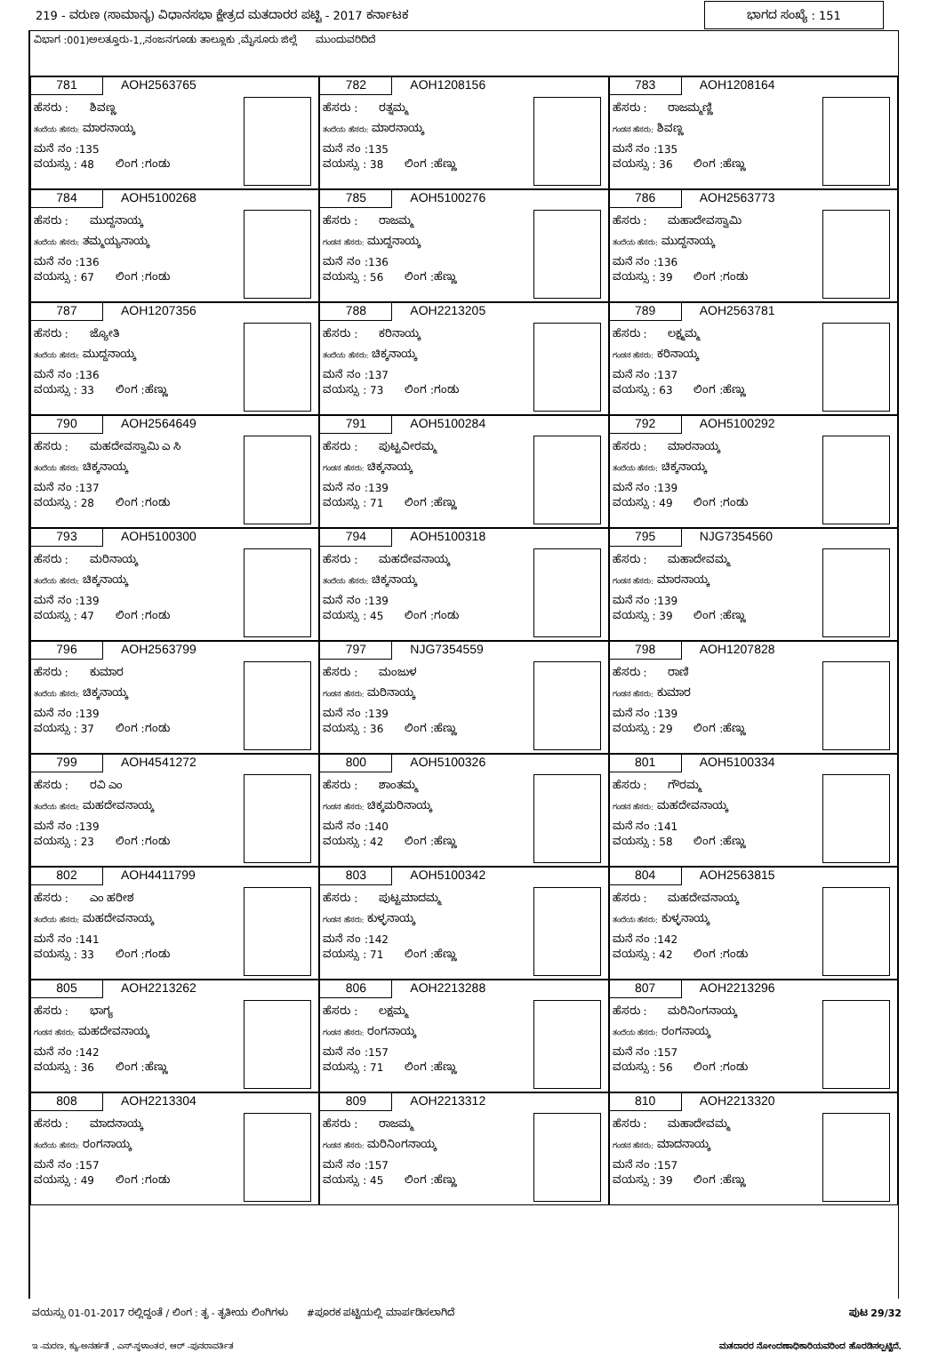219 - ವರುಣ (ಸಾಮಾನ್ಯ) ವಿಧಾನಸಭಾ ಕ್ಷೇತ್ರದ ಮತದಾರರ ಪಟ್ಟಿ - 2017 ಕರ್ನಾಟಕ
ಭಾಗದ ಸಂಖ್ಯೆ : 151
ವಿಭಾಗ :001)ಅಲತ್ತೂರು-1,,ನಂಜನಗೂಡು ತಾಲ್ಲೂಕು ,ಮೈಸೂರು ಜಿಲ್ಲೆ ಮುಂದುವರಿದಿದೆ
781 AOH2563765
ಹೆಸರು : ಶಿವಣ್ಣ
ತಂದೆಯ ಹೆಸರು: ಮಾರನಾಯ್ಕ
ಮನೆ ನಂ :135
ವಯಸ್ಸು : 48 ಲಿಂಗ :ಗಂಡು
782 AOH1208156
ಹೆಸರು : ರತ್ನಮ್ಮ
ತಂದೆಯ ಹೆಸರು: ಮಾರನಾಯ್ಕ
ಮನೆ ನಂ :135
ವಯಸ್ಸು : 38 ಲಿಂಗ :ಹೆಣ್ಣು
783 AOH1208164
ಹೆಸರು : ರಾಜಮ್ಮಣ್ಣಿ
ಗಂಡನ ಹೆಸರು: ಶಿವಣ್ಣ
ಮನೆ ನಂ :135
ವಯಸ್ಸು : 36 ಲಿಂಗ :ಹೆಣ್ಣು
784 AOH5100268
ಹೆಸರು : ಮುದ್ದನಾಯ್ಕ
ತಂದೆಯ ಹೆಸರು: ತಮ್ಮಯ್ಯನಾಯ್ಕ
ಮನೆ ನಂ :136
ವಯಸ್ಸು : 67 ಲಿಂಗ :ಗಂಡು
785 AOH5100276
ಹೆಸರು : ರಾಜಮ್ಮ
ಗಂಡನ ಹೆಸರು: ಮುದ್ದನಾಯ್ಕ
ಮನೆ ನಂ :136
ವಯಸ್ಸು : 56 ಲಿಂಗ :ಹೆಣ್ಣು
786 AOH2563773
ಹೆಸರು : ಮಹಾದೇವಸ್ವಾಮಿ
ತಂದೆಯ ಹೆಸರು: ಮುದ್ದನಾಯ್ಕ
ಮನೆ ನಂ :136
ವಯಸ್ಸು : 39 ಲಿಂಗ :ಗಂಡು
787 AOH1207356
ಹೆಸರು : ಜ್ಯೋತಿ
ತಂದೆಯ ಹೆಸರು: ಮುದ್ದನಾಯ್ಕ
ಮನೆ ನಂ :136
ವಯಸ್ಸು : 33 ಲಿಂಗ :ಹೆಣ್ಣು
788 AOH2213205
ಹೆಸರು : ಕರಿನಾಯ್ಕ
ತಂದೆಯ ಹೆಸರು: ಚಿಕ್ಕನಾಯ್ಕ
ಮನೆ ನಂ :137
ವಯಸ್ಸು : 73 ಲಿಂಗ :ಗಂಡು
789 AOH2563781
ಹೆಸರು : ಲಕ್ಷ್ಮಮ್ಮ
ಗಂಡನ ಹೆಸರು: ಕರಿನಾಯ್ಕ
ಮನೆ ನಂ :137
ವಯಸ್ಸು : 63 ಲಿಂಗ :ಹೆಣ್ಣು
790 AOH2564649
ಹೆಸರು : ಮಹದೇವಸ್ವಾಮಿ ಎ ಸಿ
ತಂದೆಯ ಹೆಸರು: ಚಿಕ್ಕನಾಯ್ಕ
ಮನೆ ನಂ :137
ವಯಸ್ಸು : 28 ಲಿಂಗ :ಗಂಡು
791 AOH5100284
ಹೆಸರು : ಪುಟ್ಟವೀರಮ್ಮ
ಗಂಡನ ಹೆಸರು: ಚಿಕ್ಕನಾಯ್ಕ
ಮನೆ ನಂ :139
ವಯಸ್ಸು : 71 ಲಿಂಗ :ಹೆಣ್ಣು
792 AOH5100292
ಹೆಸರು : ಮಾರನಾಯ್ಕ
ತಂದೆಯ ಹೆಸರು: ಚಿಕ್ಕನಾಯ್ಕ
ಮನೆ ನಂ :139
ವಯಸ್ಸು : 49 ಲಿಂಗ :ಗಂಡು
793 AOH5100300
ಹೆಸರು : ಮರಿನಾಯ್ಕ
ತಂದೆಯ ಹೆಸರು: ಚಿಕ್ಕನಾಯ್ಕ
ಮನೆ ನಂ :139
ವಯಸ್ಸು : 47 ಲಿಂಗ :ಗಂಡು
794 AOH5100318
ಹೆಸರು : ಮಹದೇವನಾಯ್ಕ
ತಂದೆಯ ಹೆಸರು: ಚಿಕ್ಕನಾಯ್ಕ
ಮನೆ ನಂ :139
ವಯಸ್ಸು : 45 ಲಿಂಗ :ಗಂಡು
795 NJG7354560
ಹೆಸರು : ಮಹಾದೇವಮ್ಮ
ಗಂಡನ ಹೆಸರು: ಮಾರನಾಯ್ಕ
ಮನೆ ನಂ :139
ವಯಸ್ಸು : 39 ಲಿಂಗ :ಹೆಣ್ಣು
796 AOH2563799
ಹೆಸರು : ಕುಮಾರ
ತಂದೆಯ ಹೆಸರು: ಚಿಕ್ಕನಾಯ್ಕ
ಮನೆ ನಂ :139
ವಯಸ್ಸು : 37 ಲಿಂಗ :ಗಂಡು
797 NJG7354559
ಹೆಸರು : ಮಂಜುಳ
ಗಂಡನ ಹೆಸರು: ಮರಿನಾಯ್ಕ
ಮನೆ ನಂ :139
ವಯಸ್ಸು : 36 ಲಿಂಗ :ಹೆಣ್ಣು
798 AOH1207828
ಹೆಸರು : ರಾಣಿ
ಗಂಡನ ಹೆಸರು: ಕುಮಾರ
ಮನೆ ನಂ :139
ವಯಸ್ಸು : 29 ಲಿಂಗ :ಹೆಣ್ಣು
799 AOH4541272
ಹೆಸರು : ರವಿ ಎಂ
ತಂದೆಯ ಹೆಸರು: ಮಹದೇವನಾಯ್ಕ
ಮನೆ ನಂ :139
ವಯಸ್ಸು : 23 ಲಿಂಗ :ಗಂಡು
800 AOH5100326
ಹೆಸರು : ಶಾಂತಮ್ಮ
ಗಂಡನ ಹೆಸರು: ಚಿಕ್ಕಮರಿನಾಯ್ಕ
ಮನೆ ನಂ :140
ವಯಸ್ಸು : 42 ಲಿಂಗ :ಹೆಣ್ಣು
801 AOH5100334
ಹೆಸರು : ಗೌರಮ್ಮ
ಗಂಡನ ಹೆಸರು: ಮಹದೇವನಾಯ್ಕ
ಮನೆ ನಂ :141
ವಯಸ್ಸು : 58 ಲಿಂಗ :ಹೆಣ್ಣು
802 AOH4411799
ಹೆಸರು : ಎಂ ಹರೀಶ
ತಂದೆಯ ಹೆಸರು: ಮಹದೇವನಾಯ್ಕ
ಮನೆ ನಂ :141
ವಯಸ್ಸು : 33 ಲಿಂಗ :ಗಂಡು
803 AOH5100342
ಹೆಸರು : ಪುಟ್ಟಮಾದಮ್ಮ
ಗಂಡನ ಹೆಸರು: ಕುಳ್ಳನಾಯ್ಕ
ಮನೆ ನಂ :142
ವಯಸ್ಸು : 71 ಲಿಂಗ :ಹೆಣ್ಣು
804 AOH2563815
ಹೆಸರು : ಮಹದೇವನಾಯ್ಕ
ತಂದೆಯ ಹೆಸರು: ಕುಳ್ಳನಾಯ್ಕ
ಮನೆ ನಂ :142
ವಯಸ್ಸು : 42 ಲಿಂಗ :ಗಂಡು
805 AOH2213262
ಹೆಸರು : ಭಾಗ್ಯ
ಗಂಡನ ಹೆಸರು: ಮಹದೇವನಾಯ್ಕ
ಮನೆ ನಂ :142
ವಯಸ್ಸು : 36 ಲಿಂಗ :ಹೆಣ್ಣು
806 AOH2213288
ಹೆಸರು : ಲಕ್ಷಮ್ಮ
ಗಂಡನ ಹೆಸರು: ರಂಗನಾಯ್ಕ
ಮನೆ ನಂ :157
ವಯಸ್ಸು : 71 ಲಿಂಗ :ಹೆಣ್ಣು
807 AOH2213296
ಹೆಸರು : ಮರಿನಿಂಗನಾಯ್ಕ
ತಂದೆಯ ಹೆಸರು: ರಂಗನಾಯ್ಕ
ಮನೆ ನಂ :157
ವಯಸ್ಸು : 56 ಲಿಂಗ :ಗಂಡು
808 AOH2213304
ಹೆಸರು : ಮಾದನಾಯ್ಕ
ತಂದೆಯ ಹೆಸರು: ರಂಗನಾಯ್ಕ
ಮನೆ ನಂ :157
ವಯಸ್ಸು : 49 ಲಿಂಗ :ಗಂಡು
809 AOH2213312
ಹೆಸರು : ರಾಜಮ್ಮ
ಗಂಡನ ಹೆಸರು: ಮರಿನಿಂಗನಾಯ್ಕ
ಮನೆ ನಂ :157
ವಯಸ್ಸು : 45 ಲಿಂಗ :ಹೆಣ್ಣು
810 AOH2213320
ಹೆಸರು : ಮಹಾದೇವಮ್ಮ
ಗಂಡನ ಹೆಸರು: ಮಾದನಾಯ್ಕ
ಮನೆ ನಂ :157
ವಯಸ್ಸು : 39 ಲಿಂಗ :ಹೆಣ್ಣು
ವಯಸ್ಸು 01-01-2017 ರಲ್ಲಿದ್ದಂತೆ / ಲಿಂಗ : ತೃ - ತೃತೀಯ ಲಿಂಗಿಗಳು #ಪೂರಕ ಪಟ್ಟಿಯಲ್ಲಿ ಮಾರ್ಪಡಿಸಲಾಗಿದೆ
ಪುಟ 29/32
ಇ -ಮರಣ, ಕ್ಯು-ಅನರ್ಹತೆ , ಎಸ್-ಸ್ಥಳಾಂತರ, ಆರ್ -ಪುನರಾವರ್ತಿತ
ಮತದಾರರ ನೋಂದಣಾಧಿಕಾರಿಯವರಿಂದ ಹೊರಡಿಸಲ್ಪಟ್ಟಿದೆ.